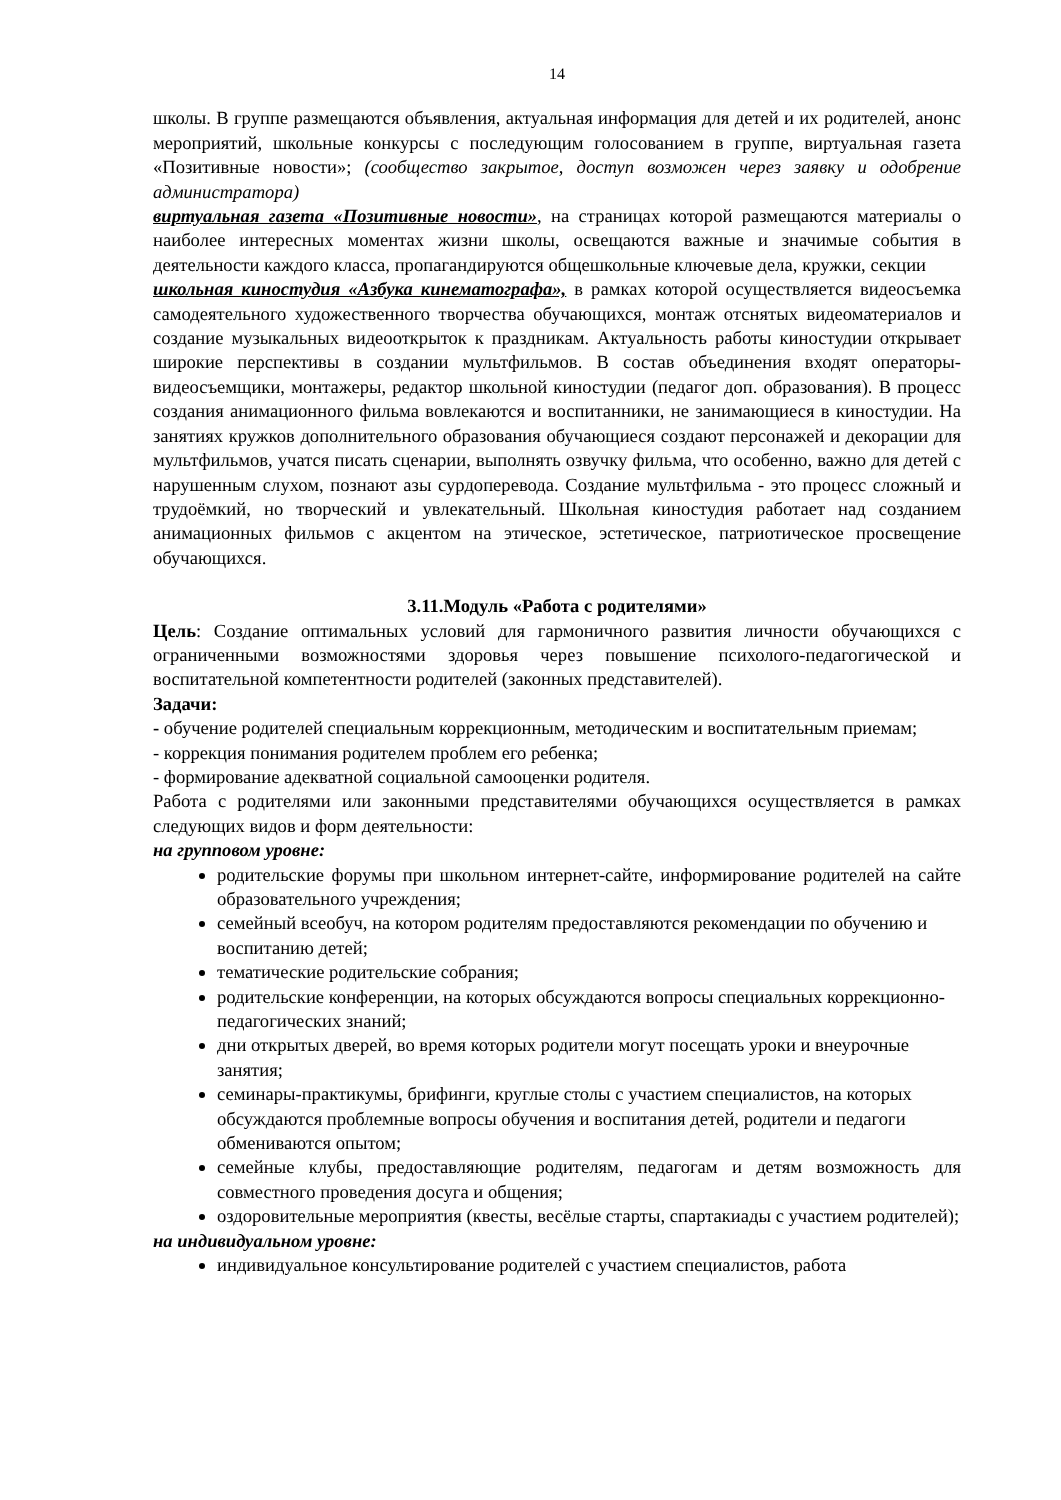14
школы. В группе размещаются объявления, актуальная информация для детей и их родителей, анонс мероприятий, школьные конкурсы с последующим голосованием в группе, виртуальная газета «Позитивные новости»; (сообщество закрытое, доступ возможен через заявку и одобрение администратора)
виртуальная газета «Позитивные новости», на страницах которой размещаются материалы о наиболее интересных моментах жизни школы, освещаются важные и значимые события в деятельности каждого класса, пропагандируются общешкольные ключевые дела, кружки, секции
школьная киностудия «Азбука кинематографа», в рамках которой осуществляется видеосъемка самодеятельного художественного творчества обучающихся, монтаж отснятых видеоматериалов и создание музыкальных видеооткрыток к праздникам. Актуальность работы киностудии открывает широкие перспективы в создании мультфильмов. В состав объединения входят операторы-видеосъемщики, монтажеры, редактор школьной киностудии (педагог доп. образования). В процесс создания анимационного фильма вовлекаются и воспитанники, не занимающиеся в киностудии. На занятиях кружков дополнительного образования обучающиеся создают персонажей и декорации для мультфильмов, учатся писать сценарии, выполнять озвучку фильма, что особенно, важно для детей с нарушенным слухом, познают азы сурдоперевода. Создание мультфильма - это процесс сложный и трудоёмкий, но творческий и увлекательный. Школьная киностудия работает над созданием анимационных фильмов с акцентом на этическое, эстетическое, патриотическое просвещение обучающихся.
3.11.Модуль «Работа с родителями»
Цель: Создание оптимальных условий для гармоничного развития личности обучающихся с ограниченными возможностями здоровья через повышение психолого-педагогической и воспитательной компетентности родителей (законных представителей).
Задачи:
- обучение родителей специальным коррекционным, методическим и воспитательным приемам;
- коррекция понимания родителем проблем его ребенка;
- формирование адекватной социальной самооценки родителя.
Работа с родителями или законными представителями обучающихся осуществляется в рамках следующих видов и форм деятельности:
на групповом уровне:
родительские форумы при школьном интернет-сайте, информирование родителей на сайте образовательного учреждения;
семейный всеобуч, на котором родителям предоставляются рекомендации по обучению и воспитанию детей;
тематические родительские собрания;
родительские конференции, на которых обсуждаются вопросы специальных коррекционно-педагогических знаний;
дни открытых дверей, во время которых родители могут посещать уроки и внеурочные занятия;
семинары-практикумы, брифинги, круглые столы с участием специалистов, на которых обсуждаются проблемные вопросы обучения и воспитания детей, родители и педагоги обмениваются опытом;
семейные клубы, предоставляющие родителям, педагогам и детям возможность для совместного проведения досуга и общения;
оздоровительные мероприятия (квесты, весёлые старты, спартакиады с участием родителей);
на индивидуальном уровне:
индивидуальное консультирование родителей с участием специалистов, работа